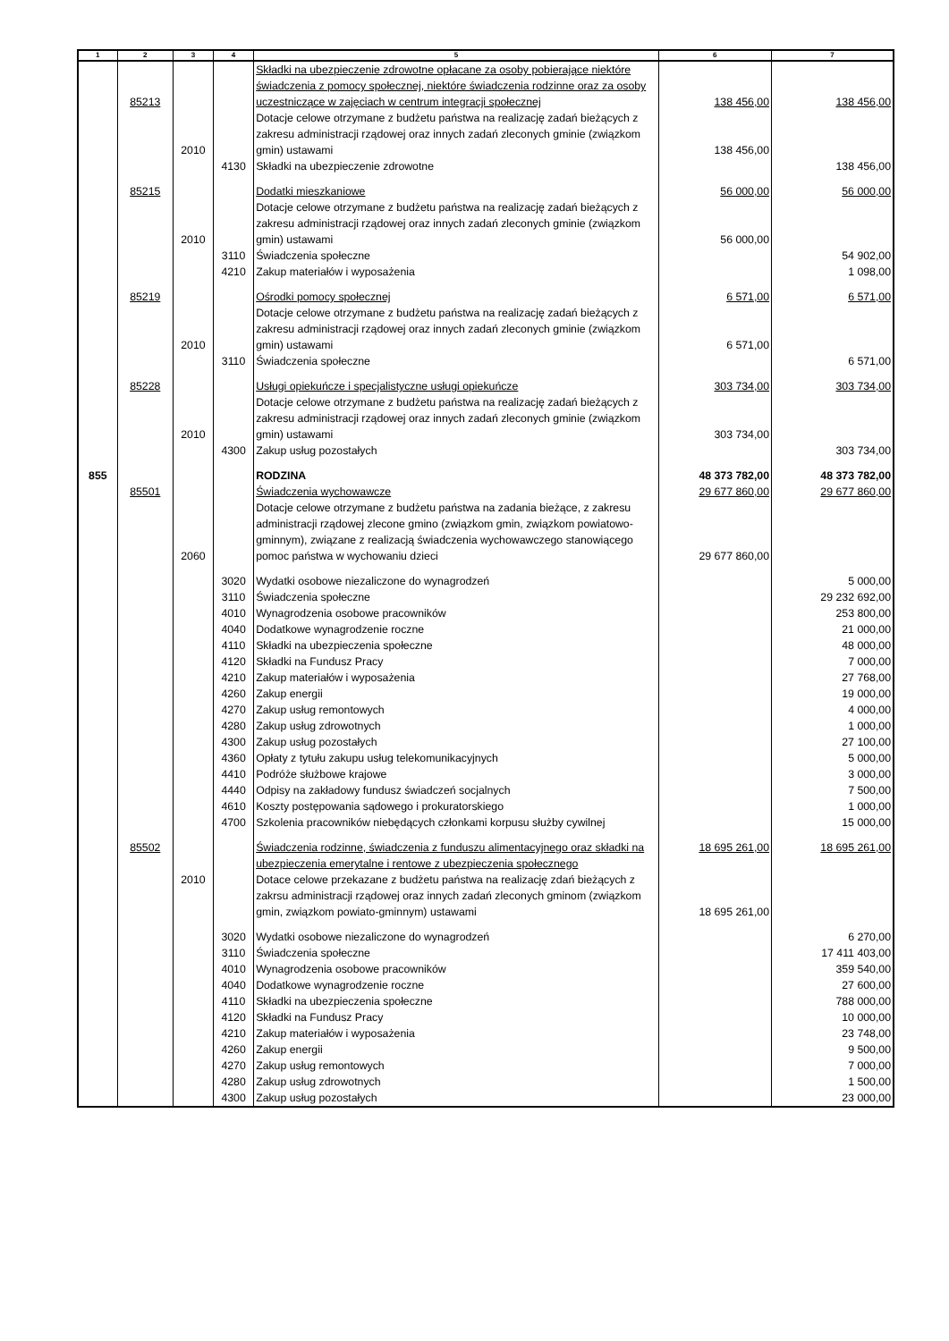| 1 | 2 | 3 | 4 | 5 | 6 | 7 |
| --- | --- | --- | --- | --- | --- | --- |
| | 85213 | | | Składki na ubezpieczenie zdrowotne opłacane za osoby pobierające niektóre świadczenia z pomocy społecznej, niektóre świadczenia rodzinne oraz za osoby uczestniczące w zajęciach w centrum integracji społecznej | 138 456,00 | 138 456,00 |
| | | 2010 | | Dotacje celowe otrzymane z budżetu państwa na realizację zadań bieżących z zakresu administracji rządowej oraz innych zadań zleconych gminie (związkom gmin) ustawami | 138 456,00 | |
| | | | 4130 | Składki na ubezpieczenie zdrowotne | | 138 456,00 |
| | 85215 | | | Dodatki mieszkaniowe | 56 000,00 | 56 000,00 |
| | | 2010 | | Dotacje celowe otrzymane z budżetu państwa na realizację zadań bieżących z zakresu administracji rządowej oraz innych zadań zleconych gminie (związkom gmin) ustawami | 56 000,00 | |
| | | | 3110 | Świadczenia społeczne | | 54 902,00 |
| | | | 4210 | Zakup materiałów i wyposażenia | | 1 098,00 |
| | 85219 | | | Ośrodki pomocy społecznej | 6 571,00 | 6 571,00 |
| | | 2010 | | Dotacje celowe otrzymane z budżetu państwa na realizację zadań bieżących z zakresu administracji rządowej oraz innych zadań zleconych gminie (związkom gmin) ustawami | 6 571,00 | |
| | | | 3110 | Świadczenia społeczne | | 6 571,00 |
| | 85228 | | | Usługi opiekuńcze i specjalistyczne usługi opiekuńcze | 303 734,00 | 303 734,00 |
| | | 2010 | | Dotacje celowe otrzymane z budżetu państwa na realizację zadań bieżących z zakresu administracji rządowej oraz innych zadań zleconych gminie (związkom gmin) ustawami | 303 734,00 | |
| | | | 4300 | Zakup usług pozostałych | | 303 734,00 |
| 855 | | | | RODZINA | 48 373 782,00 | 48 373 782,00 |
| | 85501 | | | Świadczenia wychowawcze | 29 677 860,00 | 29 677 860,00 |
| | | 2060 | | Dotacje celowe otrzymane z budżetu państwa na zadania bieżące, z zakresu administracji rządowej zlecone gmino (związkom gmin, związkom powiatowo-gminnym), związane z realizacją świadczenia wychowawczego stanowiącego pomoc państwa w wychowaniu dzieci | 29 677 860,00 | |
| | | | 3020 | Wydatki osobowe niezaliczone do wynagrodzeń | | 5 000,00 |
| | | | 3110 | Świadczenia społeczne | | 29 232 692,00 |
| | | | 4010 | Wynagrodzenia osobowe pracowników | | 253 800,00 |
| | | | 4040 | Dodatkowe wynagrodzenie roczne | | 21 000,00 |
| | | | 4110 | Składki na ubezpieczenia społeczne | | 48 000,00 |
| | | | 4120 | Składki na Fundusz Pracy | | 7 000,00 |
| | | | 4210 | Zakup materiałów i wyposażenia | | 27 768,00 |
| | | | 4260 | Zakup energii | | 19 000,00 |
| | | | 4270 | Zakup usług remontowych | | 4 000,00 |
| | | | 4280 | Zakup usług zdrowotnych | | 1 000,00 |
| | | | 4300 | Zakup usług pozostałych | | 27 100,00 |
| | | | 4360 | Opłaty z tytułu zakupu usług telekomunikacyjnych | | 5 000,00 |
| | | | 4410 | Podróże służbowe krajowe | | 3 000,00 |
| | | | 4440 | Odpisy na zakładowy fundusz świadczeń socjalnych | | 7 500,00 |
| | | | 4610 | Koszty postępowania sądowego i prokuratorskiego | | 1 000,00 |
| | | | 4700 | Szkolenia pracowników niebędących członkami korpusu służby cywilnej | | 15 000,00 |
| | 85502 | | | Świadczenia rodzinne, świadczenia z funduszu alimentacyjnego oraz składki na ubezpieczenia emerytalne i rentowe z ubezpieczenia społecznego | 18 695 261,00 | 18 695 261,00 |
| | | 2010 | | Dotace celowe przekazane z budżetu państwa na realizację zdań bieżących z zakrsu administracji rządowej oraz innych zadań zleconych gminom (związkom gmin, związkom powiato-gminnym) ustawami | 18 695 261,00 | |
| | | | 3020 | Wydatki osobowe niezaliczone do wynagrodzeń | | 6 270,00 |
| | | | 3110 | Świadczenia społeczne | | 17 411 403,00 |
| | | | 4010 | Wynagrodzenia osobowe pracowników | | 359 540,00 |
| | | | 4040 | Dodatkowe wynagrodzenie roczne | | 27 600,00 |
| | | | 4110 | Składki na ubezpieczenia społeczne | | 788 000,00 |
| | | | 4120 | Składki na Fundusz Pracy | | 10 000,00 |
| | | | 4210 | Zakup materiałów i wyposażenia | | 23 748,00 |
| | | | 4260 | Zakup energii | | 9 500,00 |
| | | | 4270 | Zakup usług remontowych | | 7 000,00 |
| | | | 4280 | Zakup usług zdrowotnych | | 1 500,00 |
| | | | 4300 | Zakup usług pozostałych | | 23 000,00 |